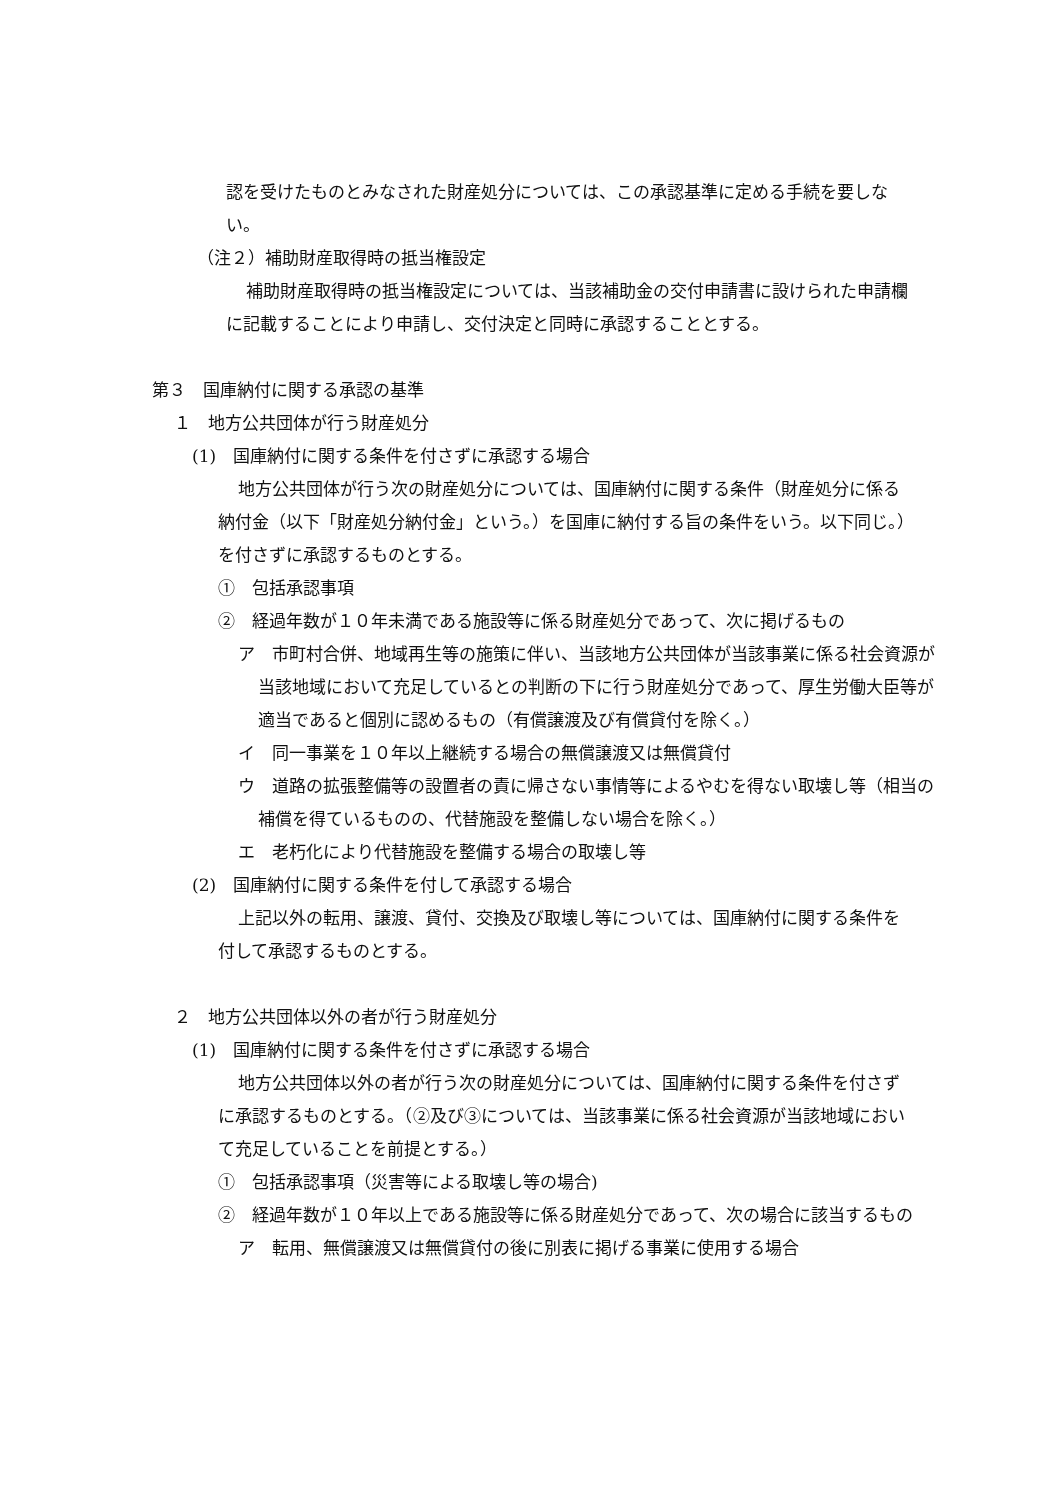認を受けたものとみなされた財産処分については、この承認基準に定める手続を要しない。
（注２）補助財産取得時の抵当権設定
補助財産取得時の抵当権設定については、当該補助金の交付申請書に設けられた申請欄に記載することにより申請し、交付決定と同時に承認することとする。
第３　国庫納付に関する承認の基準
１　地方公共団体が行う財産処分
(1)　国庫納付に関する条件を付さずに承認する場合
地方公共団体が行う次の財産処分については、国庫納付に関する条件（財産処分に係る納付金（以下「財産処分納付金」という。）を国庫に納付する旨の条件をいう。以下同じ。）を付さずに承認するものとする。
①　包括承認事項
②　経過年数が１０年未満である施設等に係る財産処分であって、次に掲げるもの
ア　市町村合併、地域再生等の施策に伴い、当該地方公共団体が当該事業に係る社会資源が当該地域において充足しているとの判断の下に行う財産処分であって、厚生労働大臣等が適当であると個別に認めるもの（有償譲渡及び有償貸付を除く。）
イ　同一事業を１０年以上継続する場合の無償譲渡又は無償貸付
ウ　道路の拡張整備等の設置者の責に帰さない事情等によるやむを得ない取壊し等（相当の補償を得ているものの、代替施設を整備しない場合を除く。）
エ　老朽化により代替施設を整備する場合の取壊し等
(2)　国庫納付に関する条件を付して承認する場合
上記以外の転用、譲渡、貸付、交換及び取壊し等については、国庫納付に関する条件を付して承認するものとする。
２　地方公共団体以外の者が行う財産処分
(1)　国庫納付に関する条件を付さずに承認する場合
地方公共団体以外の者が行う次の財産処分については、国庫納付に関する条件を付さずに承認するものとする。（②及び③については、当該事業に係る社会資源が当該地域において充足していることを前提とする。）
①　包括承認事項（災害等による取壊し等の場合)
②　経過年数が１０年以上である施設等に係る財産処分であって、次の場合に該当するもの
ア　転用、無償譲渡又は無償貸付の後に別表に掲げる事業に使用する場合